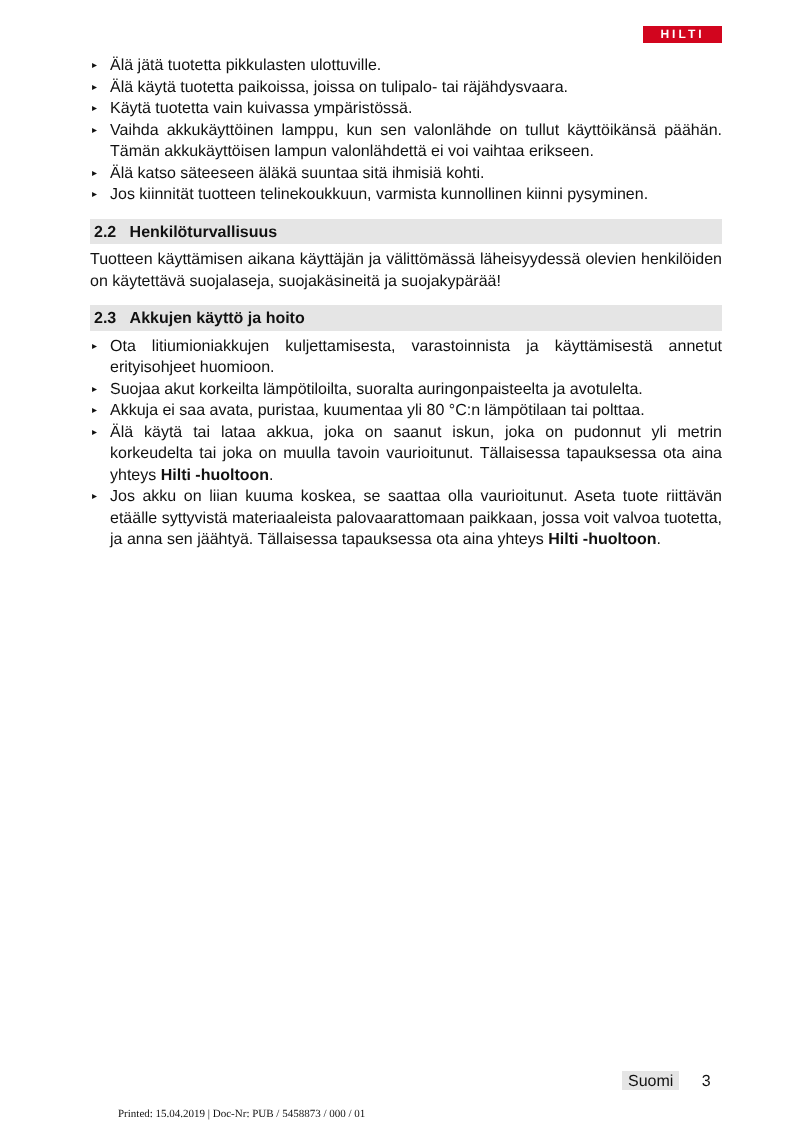HILTI
▸ Älä jätä tuotetta pikkulasten ulottuville.
▸ Älä käytä tuotetta paikoissa, joissa on tulipalo- tai räjähdysvaara.
▸ Käytä tuotetta vain kuivassa ympäristössä.
▸ Vaihda akkukäyttöinen lamppu, kun sen valonlähde on tullut käyttöikänsä päähän. Tämän akkukäyttöisen lampun valonlähdettä ei voi vaihtaa erikseen.
▸ Älä katso säteeseen äläkä suuntaa sitä ihmisiä kohti.
▸ Jos kiinnität tuotteen telinekoukkuun, varmista kunnollinen kiinni pysyminen.
2.2 Henkilöturvallisuus
Tuotteen käyttämisen aikana käyttäjän ja välittömässä läheisyydessä olevien henkilöiden on käytettävä suojalaseja, suojakäsineitä ja suojakypärää!
2.3 Akkujen käyttö ja hoito
▸ Ota litiumioniakkujen kuljettamisesta, varastoinnista ja käyttämisestä annetut erityisohjeet huomioon.
▸ Suojaa akut korkeilta lämpötiloilta, suoralta auringonpaisteelta ja avotulelta.
▸ Akkuja ei saa avata, puristaa, kuumentaa yli 80 °C:n lämpötilaan tai polttaa.
▸ Älä käytä tai lataa akkua, joka on saanut iskun, joka on pudonnut yli metrin korkeudelta tai joka on muulla tavoin vaurioitunut. Tällaisessa tapauksessa ota aina yhteys Hilti -huoltoon.
▸ Jos akku on liian kuuma koskea, se saattaa olla vaurioitunut. Aseta tuote riittävän etäälle syttyvistä materiaaleista palovaarattomaan paikkaan, jossa voit valvoa tuotetta, ja anna sen jäähtyä. Tällaisessa tapauksessa ota aina yhteys Hilti -huoltoon.
Suomi 3
Printed: 15.04.2019 | Doc-Nr: PUB / 5458873 / 000 / 01